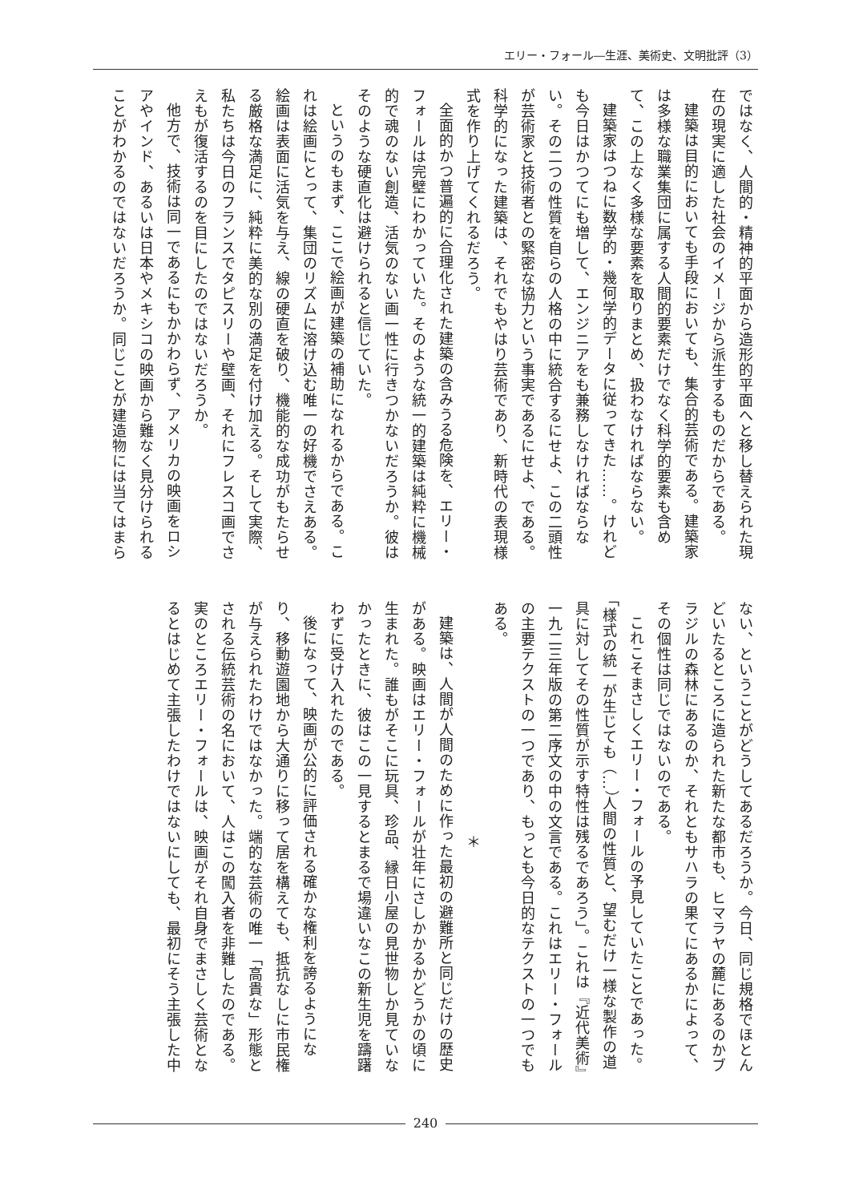エリー・フォール―生涯、美術史、文明批評（3）
ではなく、人間的・精神的平面から造形的平面へと移し替えられた現在の現実に適した社会のイメージから派生するものだからである。
建築は目的においても手段においても、集合的芸術である。建築家は多様な職業集団に属する人間的要素だけでなく科学的要素も含めて、この上なく多様な要素を取りまとめ、扱わなければならない。
建築家はつねに数学的・幾何学的データに従ってきた……。けれども今日はかつてにも増して、エンジニアをも兼務しなければならない。その二つの性質を自らの人格の中に統合するにせよ、この二頭性が芸術家と技術者との緊密な協力という事実であるにせよ、である。科学的になった建築は、それでもやはり芸術であり、新時代の表現様式を作り上げてくれるだろう。
全面的かつ普遍的に合理化された建築の含みうる危険を、エリー・フォールは完璧にわかっていた。そのような統一的建築は純粋に機械的で魂のない創造、活気のない画一性に行きつかないだろうか。彼はそのような硬直化は避けられると信じていた。
というのもまず、ここで絵画が建築の補助になれるからである。これは絵画にとって、集団のリズムに溶け込む唯一の好機でさえある。絵画は表面に活気を与え、線の硬直を破り、機能的な成功がもたらせる厳格な満足に、純粋に美的な別の満足を付け加える。そして実際、私たちは今日のフランスでタピスリーや壁画、それにフレスコ画でさえもが復活するのを目にしたのではないだろうか。
他方で、技術は同一であるにもかかわらず、アメリカの映画をロシアやインド、あるいは日本やメキシコの映画から難なく見分けられることがわかるのではないだろうか。同じことが建造物には当てはまら
ない、ということがどうしてあるだろうか。今日、同じ規格でほとんどいたるところに造られた新たな都市も、ヒマラヤの麓にあるのかブラジルの森林にあるのか、それともサハラの果てにあるかによって、その個性は同じではないのである。
これこそまさしくエリー・フォールの予見していたことであった。「様式の統一が生じても（…）人間の性質と、望むだけ一様な製作の道具に対してその性質が示す特性は残るであろう」。これは『近代美術』一九二三年版の第二序文の中の文言である。これはエリー・フォールの主要テクストの一つであり、もっとも今日的なテクストの一つでもある。
＊
建築は、人間が人間のために作った最初の避難所と同じだけの歴史がある。映画はエリー・フォールが壮年にさしかかるかどうかの頃に生まれた。誰もがそこに玩具、珍品、縁日小屋の見世物しか見ていなかったときに、彼はこの一見するとまるで場違いなこの新生児を躊躇わずに受け入れたのである。
後になって、映画が公的に評価される確かな権利を誇るようになり、移動遊園地から大通りに移って居を構えても、抵抗なしに市民権が与えられたわけではなかった。端的な芸術の唯一「高貴な」形態とされる伝統芸術の名において、人はこの闖入者を非難したのである。実のところエリー・フォールは、映画がそれ自身でまさしく芸術となるとはじめて主張したわけではないにしても、最初にそう主張した中
240